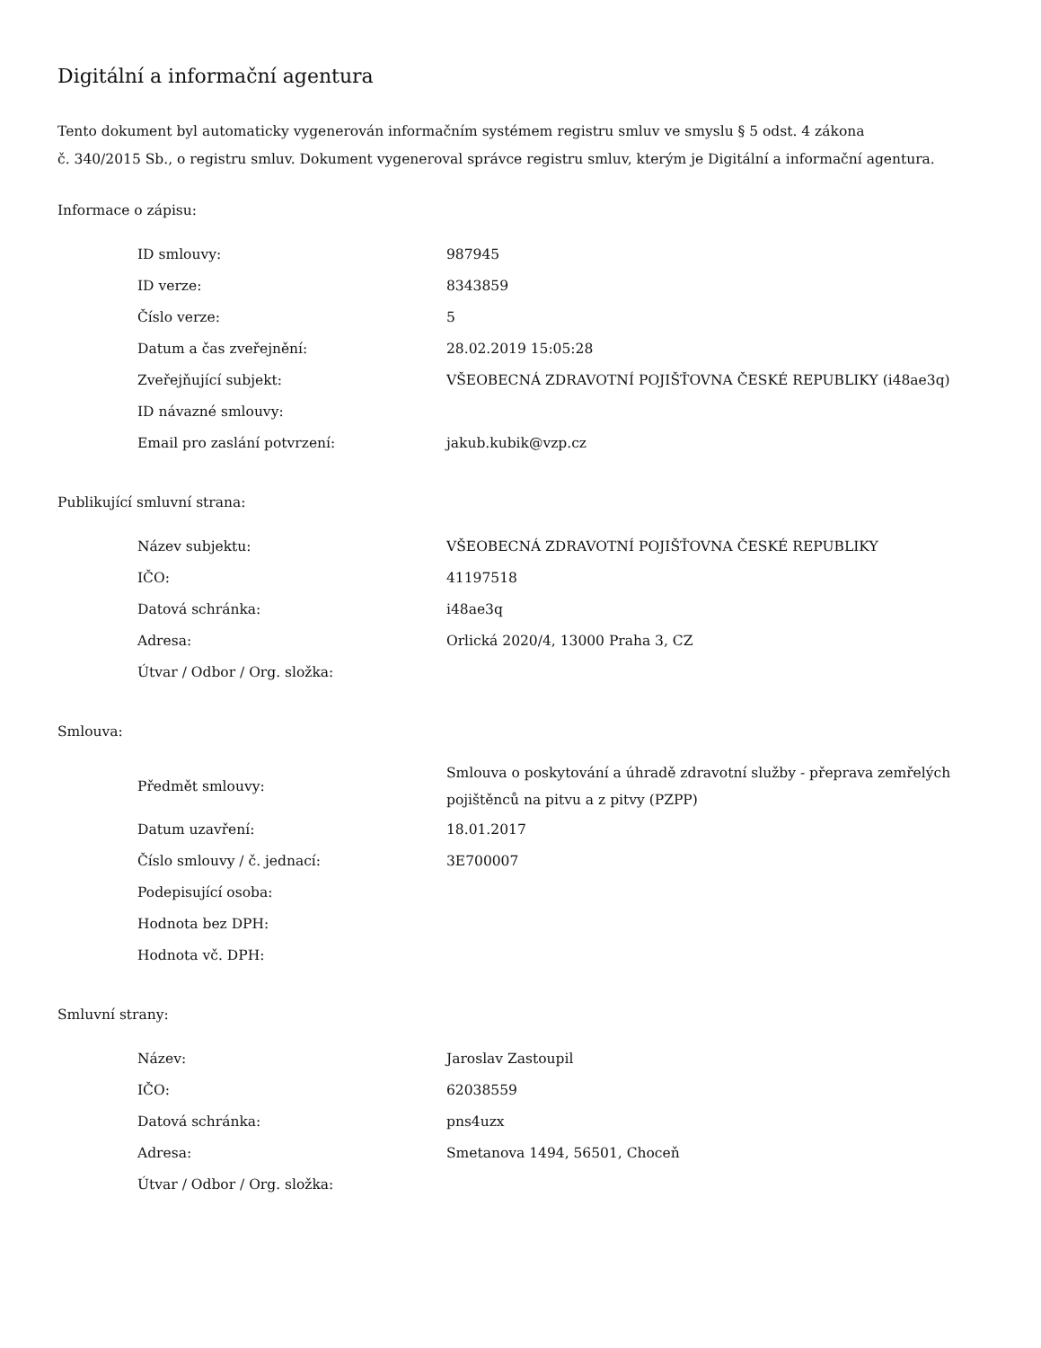Digitální a informační agentura
Tento dokument byl automaticky vygenerován informačním systémem registru smluv ve smyslu § 5 odst. 4 zákona
č. 340/2015 Sb., o registru smluv. Dokument vygeneroval správce registru smluv, kterým je Digitální a informační agentura.
Informace o zápisu:
| ID smlouvy: | 987945 |
| ID verze: | 8343859 |
| Číslo verze: | 5 |
| Datum a čas zveřejnění: | 28.02.2019 15:05:28 |
| Zveřejňující subjekt: | VŠEOBECNÁ ZDRAVOTNÍ POJIŠŤOVNA ČESKÉ REPUBLIKY (i48ae3q) |
| ID návazné smlouvy: | |
| Email pro zaslání potvrzení: | jakub.kubik@vzp.cz |
Publikující smluvní strana:
| Název subjektu: | VŠEOBECNÁ ZDRAVOTNÍ POJIŠŤOVNA ČESKÉ REPUBLIKY |
| IČO: | 41197518 |
| Datová schránka: | i48ae3q |
| Adresa: | Orlická 2020/4, 13000 Praha 3, CZ |
| Útvar / Odbor / Org. složka: | |
Smlouva:
| Předmět smlouvy: | Smlouva o poskytování a úhradě zdravotní služby - přeprava zemřelých pojištěnců na pitvu a z pitvy (PZPP) |
| Datum uzavření: | 18.01.2017 |
| Číslo smlouvy / č. jednací: | 3E700007 |
| Podepisující osoba: | |
| Hodnota bez DPH: | |
| Hodnota vč. DPH: | |
Smluvní strany:
| Název: | Jaroslav Zastoupil |
| IČO: | 62038559 |
| Datová schránka: | pns4uzx |
| Adresa: | Smetanova 1494, 56501, Choceň |
| Útvar / Odbor / Org. složka: | |